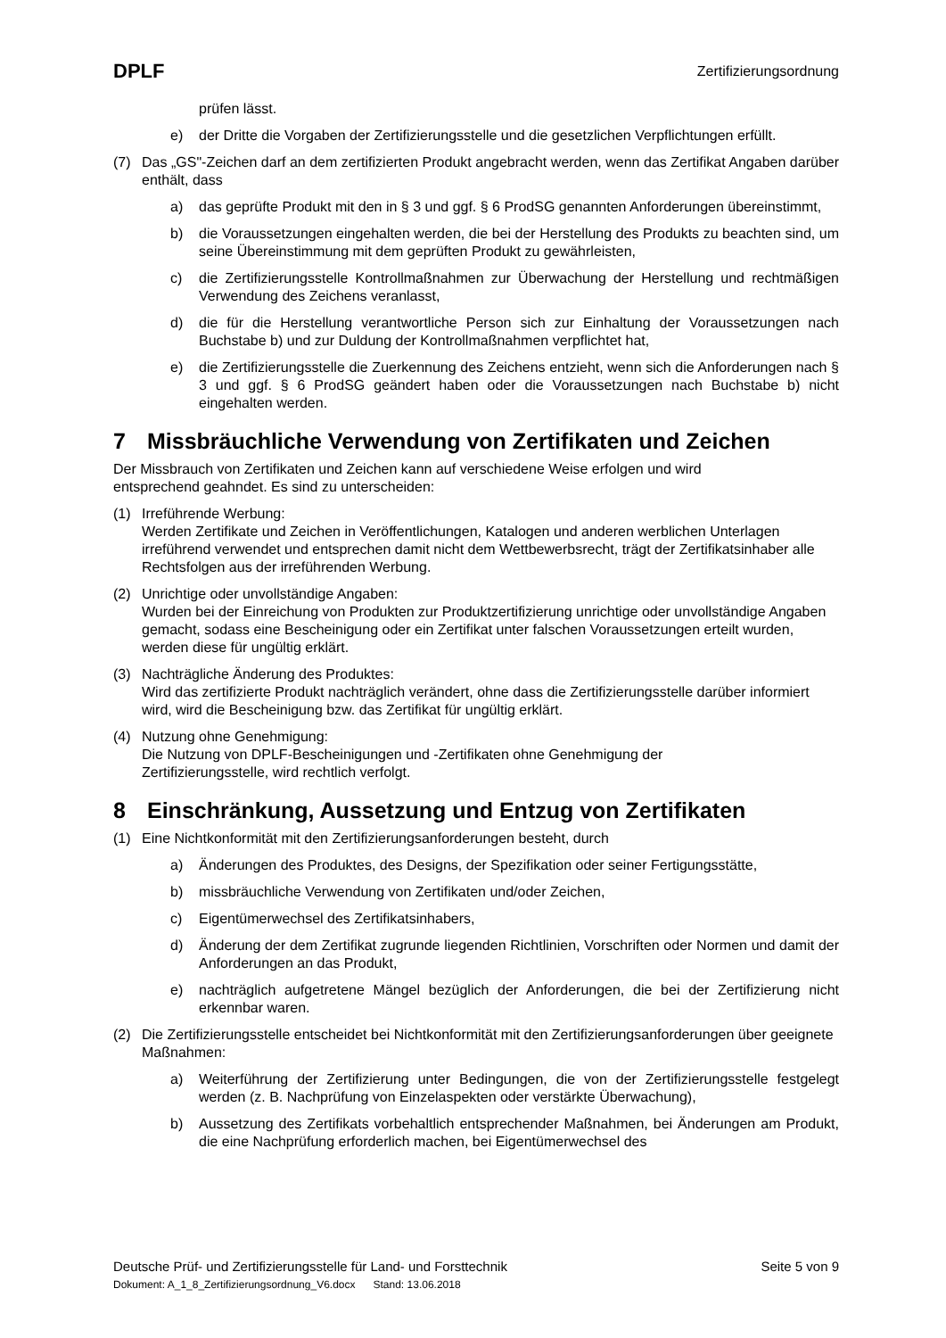DPLF Zertifizierungsordnung
prüfen lässt.
e) der Dritte die Vorgaben der Zertifizierungsstelle und die gesetzlichen Verpflichtungen erfüllt.
(7) Das „GS"-Zeichen darf an dem zertifizierten Produkt angebracht werden, wenn das Zertifikat Angaben darüber enthält, dass
a) das geprüfte Produkt mit den in § 3 und ggf. § 6 ProdSG genannten Anforderungen übereinstimmt,
b) die Voraussetzungen eingehalten werden, die bei der Herstellung des Produkts zu beachten sind, um seine Übereinstimmung mit dem geprüften Produkt zu gewährleisten,
c) die Zertifizierungsstelle Kontrollmaßnahmen zur Überwachung der Herstellung und rechtmäßigen Verwendung des Zeichens veranlasst,
d) die für die Herstellung verantwortliche Person sich zur Einhaltung der Voraussetzungen nach Buchstabe b) und zur Duldung der Kontrollmaßnahmen verpflichtet hat,
e) die Zertifizierungsstelle die Zuerkennung des Zeichens entzieht, wenn sich die Anforderungen nach § 3 und ggf. § 6 ProdSG geändert haben oder die Voraussetzungen nach Buchstabe b) nicht eingehalten werden.
7 Missbräuchliche Verwendung von Zertifikaten und Zeichen
Der Missbrauch von Zertifikaten und Zeichen kann auf verschiedene Weise erfolgen und wird
entsprechend geahndet. Es sind zu unterscheiden:
(1) Irreführende Werbung:
Werden Zertifikate und Zeichen in Veröffentlichungen, Katalogen und anderen werblichen Unterlagen irreführend verwendet und entsprechen damit nicht dem Wettbewerbsrecht, trägt der Zertifikatsinhaber alle Rechtsfolgen aus der irreführenden Werbung.
(2) Unrichtige oder unvollständige Angaben:
Wurden bei der Einreichung von Produkten zur Produktzertifizierung unrichtige oder unvollständige Angaben gemacht, sodass eine Bescheinigung oder ein Zertifikat unter falschen Voraussetzungen erteilt wurden, werden diese für ungültig erklärt.
(3) Nachträgliche Änderung des Produktes:
Wird das zertifizierte Produkt nachträglich verändert, ohne dass die Zertifizierungsstelle darüber informiert wird, wird die Bescheinigung bzw. das Zertifikat für ungültig erklärt.
(4) Nutzung ohne Genehmigung:
Die Nutzung von DPLF-Bescheinigungen und -Zertifikaten ohne Genehmigung der
Zertifizierungsstelle, wird rechtlich verfolgt.
8 Einschränkung, Aussetzung und Entzug von Zertifikaten
(1) Eine Nichtkonformität mit den Zertifizierungsanforderungen besteht, durch
a) Änderungen des Produktes, des Designs, der Spezifikation oder seiner Fertigungsstätte,
b) missbräuchliche Verwendung von Zertifikaten und/oder Zeichen,
c) Eigentümerwechsel des Zertifikatsinhabers,
d) Änderung der dem Zertifikat zugrunde liegenden Richtlinien, Vorschriften oder Normen und damit der Anforderungen an das Produkt,
e) nachträglich aufgetretene Mängel bezüglich der Anforderungen, die bei der Zertifizierung nicht erkennbar waren.
(2) Die Zertifizierungsstelle entscheidet bei Nichtkonformität mit den Zertifizierungsanforderungen über geeignete Maßnahmen:
a) Weiterführung der Zertifizierung unter Bedingungen, die von der Zertifizierungsstelle festgelegt werden (z. B. Nachprüfung von Einzelaspekten oder verstärkte Überwachung),
b) Aussetzung des Zertifikats vorbehaltlich entsprechender Maßnahmen, bei Änderungen am Produkt, die eine Nachprüfung erforderlich machen, bei Eigentümerwechsel des
Deutsche Prüf- und Zertifizierungsstelle für Land- und Forsttechnik Seite 5 von 9
Dokument: A_1_8_Zertifizierungsordnung_V6.docx Stand: 13.06.2018